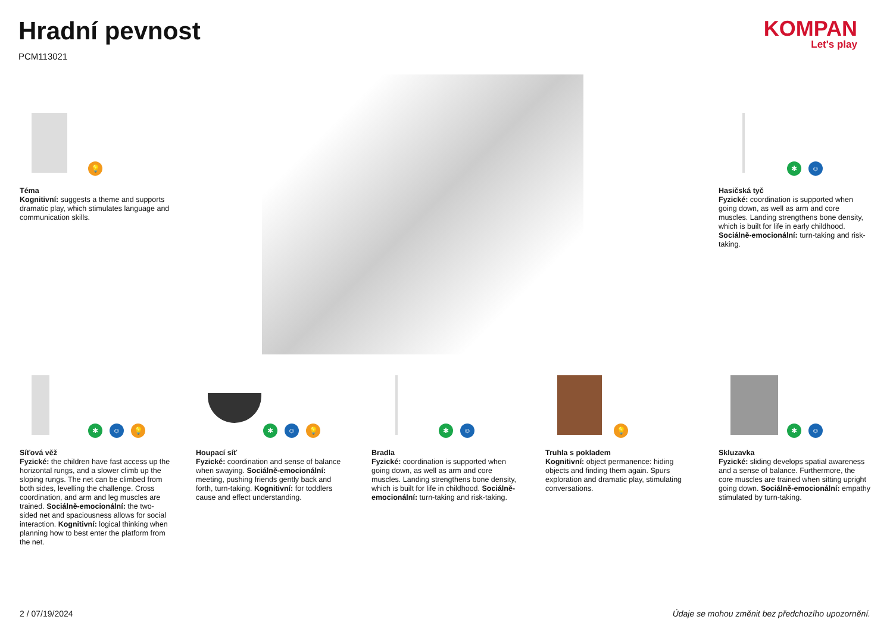Hradní pevnost
PCM113021
KOMPAN
Let's play
💡
Téma
Kognitivní: suggests a theme and supports dramatic play, which stimulates language and communication skills.
✱ ☺
Hasičská tyč
Fyzické: coordination is supported when going down, as well as arm and core muscles. Landing strengthens bone density, which is built for life in early childhood. Sociálně-emocionální: turn-taking and risk-taking.
✱ ☺ 💡
Síťová věž
Fyzické: the children have fast access up the horizontal rungs, and a slower climb up the sloping rungs. The net can be climbed from both sides, levelling the challenge. Cross coordination, and arm and leg muscles are trained. Sociálně-emocionální: the two-sided net and spaciousness allows for social interaction. Kognitivní: logical thinking when planning how to best enter the platform from the net.
✱ ☺ 💡
Houpací síť
Fyzické: coordination and sense of balance when swaying. Sociálně-emocionální: meeting, pushing friends gently back and forth, turn-taking. Kognitivní: for toddlers cause and effect understanding.
✱ ☺
Bradla
Fyzické: coordination is supported when going down, as well as arm and core muscles. Landing strengthens bone density, which is built for life in childhood. Sociálně-emocionální: turn-taking and risk-taking.
💡
Truhla s pokladem
Kognitivní: object permanence: hiding objects and finding them again. Spurs exploration and dramatic play, stimulating conversations.
✱ ☺
Skluzavka
Fyzické: sliding develops spatial awareness and a sense of balance. Furthermore, the core muscles are trained when sitting upright going down. Sociálně-emocionální: empathy stimulated by turn-taking.
2 / 07/19/2024
Údaje se mohou změnit bez předchozího upozornění.